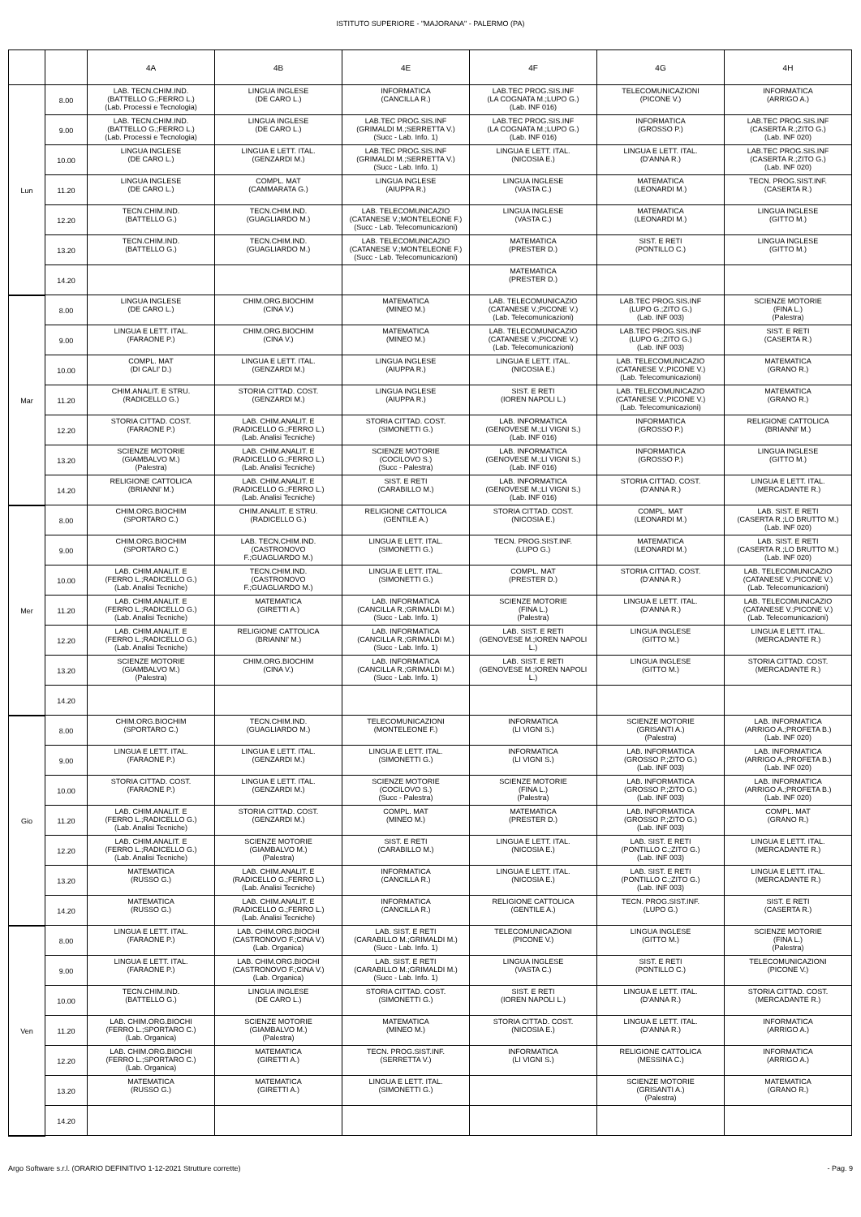ISTITUTO SUPERIORE - "MAJORANA" - PALERMO (PA)
| | | 4A | 4B | 4E | 4F | 4G | 4H |
| --- | --- | --- | --- | --- | --- | --- | --- |
| Lun | 8.00 | LAB. TECN.CHIM.IND. (BATTELLO G.;FERRO L.) (Lab. Processi e Tecnologia) | LINGUA INGLESE (DE CARO L.) | INFORMATICA (CANCILLA R.) | LAB.TEC PROG.SIS.INF (LA COGNATA M.;LUPO G.) (Lab. INF 016) | TELECOMUNICAZIONI (PICONE V.) | INFORMATICA (ARRIGO A.) |
| | 9.00 | LAB. TECN.CHIM.IND. (BATTELLO G.;FERRO L.) (Lab. Processi e Tecnologia) | LINGUA INGLESE (DE CARO L.) | LAB.TEC PROG.SIS.INF (GRIMALDI M.;SERRETTA V.) (Succ - Lab. Info. 1) | LAB.TEC PROG.SIS.INF (LA COGNATA M.;LUPO G.) (Lab. INF 016) | INFORMATICA (GROSSO P.) | LAB.TEC PROG.SIS.INF (CASERTA R.;ZITO G.) (Lab. INF 020) |
| | 10.00 | LINGUA INGLESE (DE CARO L.) | LINGUA E LETT. ITAL. (GENZARDI M.) | LAB.TEC PROG.SIS.INF (GRIMALDI M.;SERRETTA V.) (Succ - Lab. Info. 1) | LINGUA E LETT. ITAL. (NICOSIA E.) | LINGUA E LETT. ITAL. (D'ANNA R.) | LAB.TEC PROG.SIS.INF (CASERTA R.;ZITO G.) (Lab. INF 020) |
| | 11.20 | LINGUA INGLESE (DE CARO L.) | COMPL. MAT (CAMMARATA G.) | LINGUA INGLESE (AIUPPA R.) | LINGUA INGLESE (VASTA C.) | MATEMATICA (LEONARDI M.) | TECN. PROG.SIST.INF. (CASERTA R.) |
| | 12.20 | TECN.CHIM.IND. (BATTELLO G.) | TECN.CHIM.IND. (GUAGLIARDO M.) | LAB. TELECOMUNICAZIO (CATANESE V.;MONTELEONE F.) (Succ - Lab. Telecomunicazioni) | LINGUA INGLESE (VASTA C.) | MATEMATICA (LEONARDI M.) | LINGUA INGLESE (GITTO M.) |
| | 13.20 | TECN.CHIM.IND. (BATTELLO G.) | TECN.CHIM.IND. (GUAGLIARDO M.) | LAB. TELECOMUNICAZIO (CATANESE V.;MONTELEONE F.) (Succ - Lab. Telecomunicazioni) | MATEMATICA (PRESTER D.) | SIST. E RETI (PONTILLO C.) | LINGUA INGLESE (GITTO M.) |
| | 14.20 | | | | MATEMATICA (PRESTER D.) | | |
| Mar | 8.00 | LINGUA INGLESE (DE CARO L.) | CHIM.ORG.BIOCHIM (CINA V.) | MATEMATICA (MINEO M.) | LAB. TELECOMUNICAZIO (CATANESE V.;PICONE V.) (Lab. Telecomunicazioni) | LAB.TEC PROG.SIS.INF (LUPO G.;ZITO G.) (Lab. INF 003) | SCIENZE MOTORIE (FINA L.) (Palestra) |
| | 9.00 | LINGUA E LETT. ITAL. (FARAONE P.) | CHIM.ORG.BIOCHIM (CINA V.) | MATEMATICA (MINEO M.) | LAB. TELECOMUNICAZIO (CATANESE V.;PICONE V.) (Lab. Telecomunicazioni) | LAB.TEC PROG.SIS.INF (LUPO G.;ZITO G.) (Lab. INF 003) | SIST. E RETI (CASERTA R.) |
| | 10.00 | COMPL. MAT (DI CALI' D.) | LINGUA E LETT. ITAL. (GENZARDI M.) | LINGUA INGLESE (AIUPPA R.) | LINGUA E LETT. ITAL. (NICOSIA E.) | LAB. TELECOMUNICAZIO (CATANESE V.;PICONE V.) (Lab. Telecomunicazioni) | MATEMATICA (GRANO R.) |
| | 11.20 | CHIM.ANALIT. E STRU. (RADICELLO G.) | STORIA CITTAD. COST. (GENZARDI M.) | LINGUA INGLESE (AIUPPA R.) | SIST. E RETI (IOREN NAPOLI L.) | LAB. TELECOMUNICAZIO (CATANESE V.;PICONE V.) (Lab. Telecomunicazioni) | MATEMATICA (GRANO R.) |
| | 12.20 | STORIA CITTAD. COST. (FARAONE P.) | LAB. CHIM.ANALIT. E (RADICELLO G.;FERRO L.) (Lab. Analisi Tecniche) | STORIA CITTAD. COST. (SIMONETTI G.) | LAB. INFORMATICA (GENOVESE M.;LI VIGNI S.) (Lab. INF 016) | INFORMATICA (GROSSO P.) | RELIGIONE CATTOLICA (BRIANNI' M.) |
| | 13.20 | SCIENZE MOTORIE (GIAMBALVO M.) (Palestra) | LAB. CHIM.ANALIT. E (RADICELLO G.;FERRO L.) (Lab. Analisi Tecniche) | SCIENZE MOTORIE (COCILOVO S.) (Succ - Palestra) | LAB. INFORMATICA (GENOVESE M.;LI VIGNI S.) (Lab. INF 016) | INFORMATICA (GROSSO P.) | LINGUA INGLESE (GITTO M.) |
| | 14.20 | RELIGIONE CATTOLICA (BRIANNI' M.) | LAB. CHIM.ANALIT. E (RADICELLO G.;FERRO L.) (Lab. Analisi Tecniche) | SIST. E RETI (CARABILLO M.) | LAB. INFORMATICA (GENOVESE M.;LI VIGNI S.) (Lab. INF 016) | STORIA CITTAD. COST. (D'ANNA R.) | LINGUA E LETT. ITAL. (MERCADANTE R.) |
| Mer | 8.00 | CHIM.ORG.BIOCHIM (SPORTARO C.) | CHIM.ANALIT. E STRU. (RADICELLO G.) | RELIGIONE CATTOLICA (GENTILE A.) | STORIA CITTAD. COST. (NICOSIA E.) | COMPL. MAT (LEONARDI M.) | LAB. SIST. E RETI (CASERTA R.;LO BRUTTO M.) (Lab. INF 020) |
| | 9.00 | CHIM.ORG.BIOCHIM (SPORTARO C.) | LAB. TECN.CHIM.IND. (CASTRONOVO F.;GUAGLIARDO M.) | LINGUA E LETT. ITAL. (SIMONETTI G.) | TECN. PROG.SIST.INF. (LUPO G.) | MATEMATICA (LEONARDI M.) | LAB. SIST. E RETI (CASERTA R.;LO BRUTTO M.) (Lab. INF 020) |
| | 10.00 | LAB. CHIM.ANALIT. E (FERRO L.;RADICELLO G.) (Lab. Analisi Tecniche) | TECN.CHIM.IND. (CASTRONOVO F.;GUAGLIARDO M.) | LINGUA E LETT. ITAL. (SIMONETTI G.) | COMPL. MAT (PRESTER D.) | STORIA CITTAD. COST. (D'ANNA R.) | LAB. TELECOMUNICAZIO (CATANESE V.;PICONE V.) (Lab. Telecomunicazioni) |
| | 11.20 | LAB. CHIM.ANALIT. E (FERRO L.;RADICELLO G.) (Lab. Analisi Tecniche) | MATEMATICA (GIRETTI A.) | LAB. INFORMATICA (CANCILLA R.;GRIMALDI M.) (Succ - Lab. Info. 1) | SCIENZE MOTORIE (FINA L.) (Palestra) | LINGUA E LETT. ITAL. (D'ANNA R.) | LAB. TELECOMUNICAZIO (CATANESE V.;PICONE V.) (Lab. Telecomunicazioni) |
| | 12.20 | LAB. CHIM.ANALIT. E (FERRO L.;RADICELLO G.) (Lab. Analisi Tecniche) | RELIGIONE CATTOLICA (BRIANNI' M.) | LAB. INFORMATICA (CANCILLA R.;GRIMALDI M.) (Succ - Lab. Info. 1) | LAB. SIST. E RETI (GENOVESE M.;IOREN NAPOLI L.) | LINGUA INGLESE (GITTO M.) | LINGUA E LETT. ITAL. (MERCADANTE R.) |
| | 13.20 | SCIENZE MOTORIE (GIAMBALVO M.) (Palestra) | CHIM.ORG.BIOCHIM (CINA V.) | LAB. INFORMATICA (CANCILLA R.;GRIMALDI M.) (Succ - Lab. Info. 1) | LAB. SIST. E RETI (GENOVESE M.;IOREN NAPOLI L.) | LINGUA INGLESE (GITTO M.) | STORIA CITTAD. COST. (MERCADANTE R.) |
| | 14.20 | | | | | | |
| Gio | 8.00 | CHIM.ORG.BIOCHIM (SPORTARO C.) | TECN.CHIM.IND. (GUAGLIARDO M.) | TELECOMUNICAZIONI (MONTELEONE F.) | INFORMATICA (LI VIGNI S.) | SCIENZE MOTORIE (GRISANTI A.) (Palestra) | LAB. INFORMATICA (ARRIGO A.;PROFETA B.) (Lab. INF 020) |
| | 9.00 | LINGUA E LETT. ITAL. (FARAONE P.) | LINGUA E LETT. ITAL. (GENZARDI M.) | LINGUA E LETT. ITAL. (SIMONETTI G.) | INFORMATICA (LI VIGNI S.) | LAB. INFORMATICA (GROSSO P.;ZITO G.) (Lab. INF 003) | LAB. INFORMATICA (ARRIGO A.;PROFETA B.) (Lab. INF 020) |
| | 10.00 | STORIA CITTAD. COST. (FARAONE P.) | LINGUA E LETT. ITAL. (GENZARDI M.) | SCIENZE MOTORIE (COCILOVO S.) (Succ - Palestra) | SCIENZE MOTORIE (FINA L.) (Palestra) | LAB. INFORMATICA (GROSSO P.;ZITO G.) (Lab. INF 003) | LAB. INFORMATICA (ARRIGO A.;PROFETA B.) (Lab. INF 020) |
| | 11.20 | LAB. CHIM.ANALIT. E (FERRO L.;RADICELLO G.) (Lab. Analisi Tecniche) | STORIA CITTAD. COST. (GENZARDI M.) | COMPL. MAT (MINEO M.) | MATEMATICA (PRESTER D.) | LAB. INFORMATICA (GROSSO P.;ZITO G.) (Lab. INF 003) | COMPL. MAT (GRANO R.) |
| | 12.20 | LAB. CHIM.ANALIT. E (FERRO L.;RADICELLO G.) (Lab. Analisi Tecniche) | SCIENZE MOTORIE (GIAMBALVO M.) (Palestra) | SIST. E RETI (CARABILLO M.) | LINGUA E LETT. ITAL. (NICOSIA E.) | LAB. SIST. E RETI (PONTILLO C.;ZITO G.) (Lab. INF 003) | LINGUA E LETT. ITAL. (MERCADANTE R.) |
| | 13.20 | MATEMATICA (RUSSO G.) | LAB. CHIM.ANALIT. E (RADICELLO G.;FERRO L.) (Lab. Analisi Tecniche) | INFORMATICA (CANCILLA R.) | LINGUA E LETT. ITAL. (NICOSIA E.) | LAB. SIST. E RETI (PONTILLO C.;ZITO G.) (Lab. INF 003) | LINGUA E LETT. ITAL. (MERCADANTE R.) |
| | 14.20 | MATEMATICA (RUSSO G.) | LAB. CHIM.ANALIT. E (RADICELLO G.;FERRO L.) (Lab. Analisi Tecniche) | INFORMATICA (CANCILLA R.) | RELIGIONE CATTOLICA (GENTILE A.) | TECN. PROG.SIST.INF. (LUPO G.) | SIST. E RETI (CASERTA R.) |
| Ven | 8.00 | LINGUA E LETT. ITAL. (FARAONE P.) | LAB. CHIM.ORG.BIOCHI (CASTRONOVO F.;CINA V.) (Lab. Organica) | LAB. SIST. E RETI (CARABILLO M.;GRIMALDI M.) (Succ - Lab. Info. 1) | TELECOMUNICAZIONI (PICONE V.) | LINGUA INGLESE (GITTO M.) | SCIENZE MOTORIE (FINA L.) (Palestra) |
| | 9.00 | LINGUA E LETT. ITAL. (FARAONE P.) | LAB. CHIM.ORG.BIOCHI (CASTRONOVO F.;CINA V.) (Lab. Organica) | LAB. SIST. E RETI (CARABILLO M.;GRIMALDI M.) (Succ - Lab. Info. 1) | LINGUA INGLESE (VASTA C.) | SIST. E RETI (PONTILLO C.) | TELECOMUNICAZIONI (PICONE V.) |
| | 10.00 | TECN.CHIM.IND. (BATTELLO G.) | LINGUA INGLESE (DE CARO L.) | STORIA CITTAD. COST. (SIMONETTI G.) | SIST. E RETI (IOREN NAPOLI L.) | LINGUA E LETT. ITAL. (D'ANNA R.) | STORIA CITTAD. COST. (MERCADANTE R.) |
| | 11.20 | LAB. CHIM.ORG.BIOCHI (FERRO L.;SPORTARO C.) (Lab. Organica) | SCIENZE MOTORIE (GIAMBALVO M.) (Palestra) | MATEMATICA (MINEO M.) | STORIA CITTAD. COST. (NICOSIA E.) | LINGUA E LETT. ITAL. (D'ANNA R.) | INFORMATICA (ARRIGO A.) |
| | 12.20 | LAB. CHIM.ORG.BIOCHI (FERRO L.;SPORTARO C.) (Lab. Organica) | MATEMATICA (GIRETTI A.) | TECN. PROG.SIST.INF. (SERRETTA V.) | INFORMATICA (LI VIGNI S.) | RELIGIONE CATTOLICA (MESSINA C.) | INFORMATICA (ARRIGO A.) |
| | 13.20 | MATEMATICA (RUSSO G.) | MATEMATICA (GIRETTI A.) | LINGUA E LETT. ITAL. (SIMONETTI G.) | | SCIENZE MOTORIE (GRISANTI A.) (Palestra) | MATEMATICA (GRANO R.) |
| | 14.20 | | | | | | |
Argo Software s.r.l. (ORARIO DEFINITIVO 1-12-2021 Strutture corrette) - Pag. 9